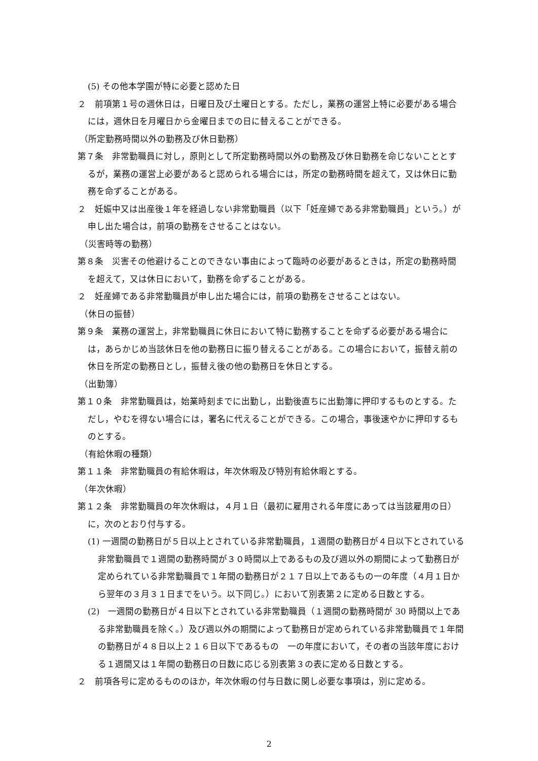(5) その他本学園が特に必要と認めた日
２　前項第１号の週休日は，日曜日及び土曜日とする。ただし，業務の運営上特に必要がある場合には，週休日を月曜日から金曜日までの日に替えることができる。
（所定勤務時間以外の勤務及び休日勤務）
第７条　非常勤職員に対し，原則として所定勤務時間以外の勤務及び休日勤務を命じないこととするが，業務の運営上必要があると認められる場合には，所定の勤務時間を超えて，又は休日に勤務を命ずることがある。
２　妊娠中又は出産後１年を経過しない非常勤職員（以下「妊産婦である非常勤職員」という。）が申し出た場合は，前項の勤務をさせることはない。
（災害時等の勤務）
第８条　災害その他避けることのできない事由によって臨時の必要があるときは，所定の勤務時間を超えて，又は休日において，勤務を命ずることがある。
２　妊産婦である非常勤職員が申し出た場合には，前項の勤務をさせることはない。
（休日の振替）
第９条　業務の運営上，非常勤職員に休日において特に勤務することを命ずる必要がある場合には，あらかじめ当該休日を他の勤務日に振り替えることがある。この場合において，振替え前の休日を所定の勤務日とし，振替え後の他の勤務日を休日とする。
（出勤簿）
第１０条　非常勤職員は，始業時刻までに出勤し，出勤後直ちに出勤簿に押印するものとする。ただし，やむを得ない場合には，署名に代えることができる。この場合，事後速やかに押印するものとする。
（有給休暇の種類）
第１１条　非常勤職員の有給休暇は，年次休暇及び特別有給休暇とする。
（年次休暇）
第１２条　非常勤職員の年次休暇は，４月１日（最初に雇用される年度にあっては当該雇用の日）に，次のとおり付与する。
(1) 一週間の勤務日が５日以上とされている非常勤職員，１週間の勤務日が４日以下とされている非常勤職員で１週間の勤務時間が３０時間以上であるもの及び週以外の期間によって勤務日が定められている非常勤職員で１年間の勤務日が２１７日以上であるもの一の年度（４月１日から翌年の３月３１日までをいう。以下同じ。）において別表第２に定める日数とする。
(2)　一週間の勤務日が４日以下とされている非常勤職員（１週間の勤務時間が 30 時間以上である非常勤職員を除く。）及び週以外の期間によって勤務日が定められている非常勤職員で１年間の勤務日が４８日以上２１６日以下であるもの　一の年度において，その者の当該年度における１週間又は１年間の勤務日の日数に応じる別表第３の表に定める日数とする。
２　前項各号に定めるもののほか，年次休暇の付与日数に関し必要な事項は，別に定める。
2